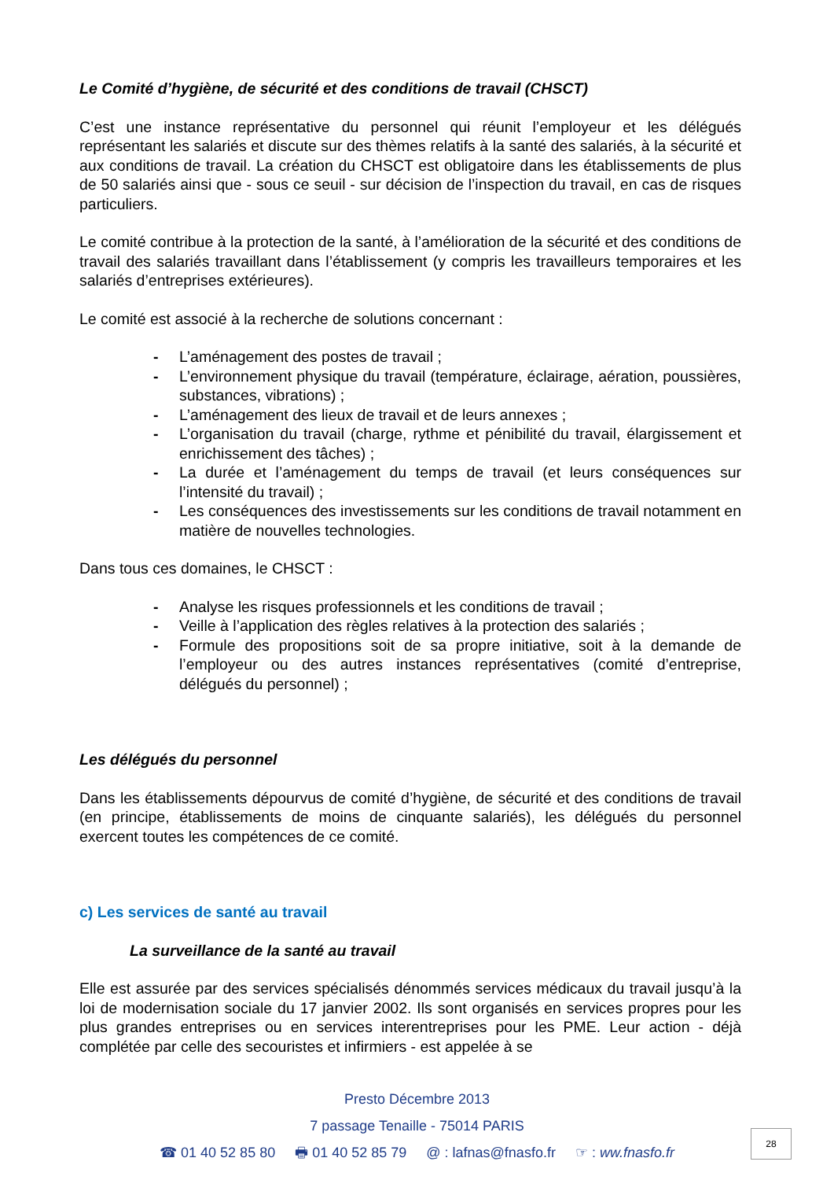Le Comité d’hygiène, de sécurité et des conditions de travail (CHSCT)
C’est une instance représentative du personnel qui réunit l’employeur et les délégués représentant les salariés et discute sur des thèmes relatifs à la santé des salariés, à la sécurité et aux conditions de travail. La création du CHSCT est obligatoire dans les établissements de plus de 50 salariés ainsi que - sous ce seuil - sur décision de l’inspection du travail, en cas de risques particuliers.
Le comité contribue à la protection de la santé, à l’amélioration de la sécurité et des conditions de travail des salariés travaillant dans l’établissement (y compris les travailleurs temporaires et les salariés d’entreprises extérieures).
Le comité est associé à la recherche de solutions concernant :
- L’aménagement des postes de travail ;
- L’environnement physique du travail (température, éclairage, aération, poussières, substances, vibrations) ;
- L’aménagement des lieux de travail et de leurs annexes ;
- L’organisation du travail (charge, rythme et pénibilité du travail, élargissement et enrichissement des tâches) ;
- La durée et l’aménagement du temps de travail (et leurs conséquences sur l’intensité du travail) ;
- Les conséquences des investissements sur les conditions de travail notamment en matière de nouvelles technologies.
Dans tous ces domaines, le CHSCT :
- Analyse les risques professionnels et les conditions de travail ;
- Veille à l’application des règles relatives à la protection des salariés ;
- Formule des propositions soit de sa propre initiative, soit à la demande de l’employeur ou des autres instances représentatives (comité d’entreprise, délégués du personnel) ;
Les délégués du personnel
Dans les établissements dépourvus de comité d’hygiène, de sécurité et des conditions de travail (en principe, établissements de moins de cinquante salariés), les délégués du personnel exercent toutes les compétences de ce comité.
c) Les services de santé au travail
La surveillance de la santé au travail
Elle est assurée par des services spécialisés dénommés services médicaux du travail jusqu’à la loi de modernisation sociale du 17 janvier 2002. Ils sont organisés en services propres pour les plus grandes entreprises ou en services interentreprises pour les PME. Leur action - déjà complétée par celle des secouristes et infirmiers - est appelée à se
Presto Décembre 2013
7 passage Tenaille - 75014 PARIS
☎ 01 40 52 85 80 🖶 01 40 52 85 79 @ : lafnas@fnasfo.fr ☞ : ww.fnasfo.fr
28